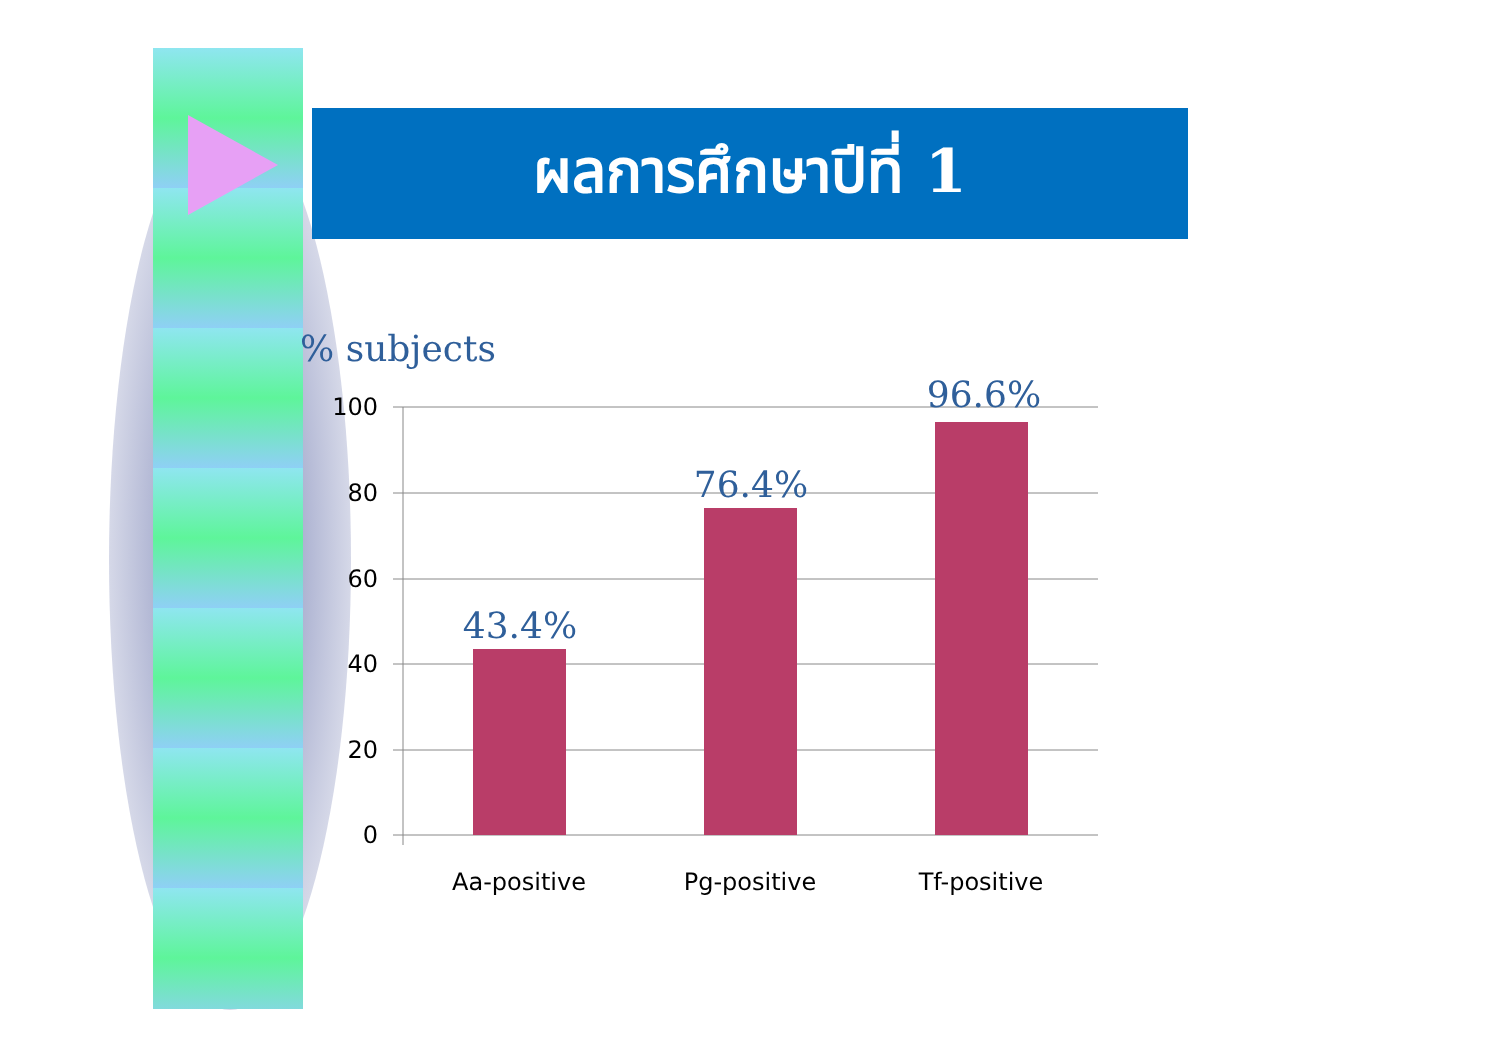ผลการศึกษาปีที่ 1
% subjects
100
80
60
40
20
0
Aa-positive
Pg-positive
Tf-positive
43.4%
76.4%
96.6%